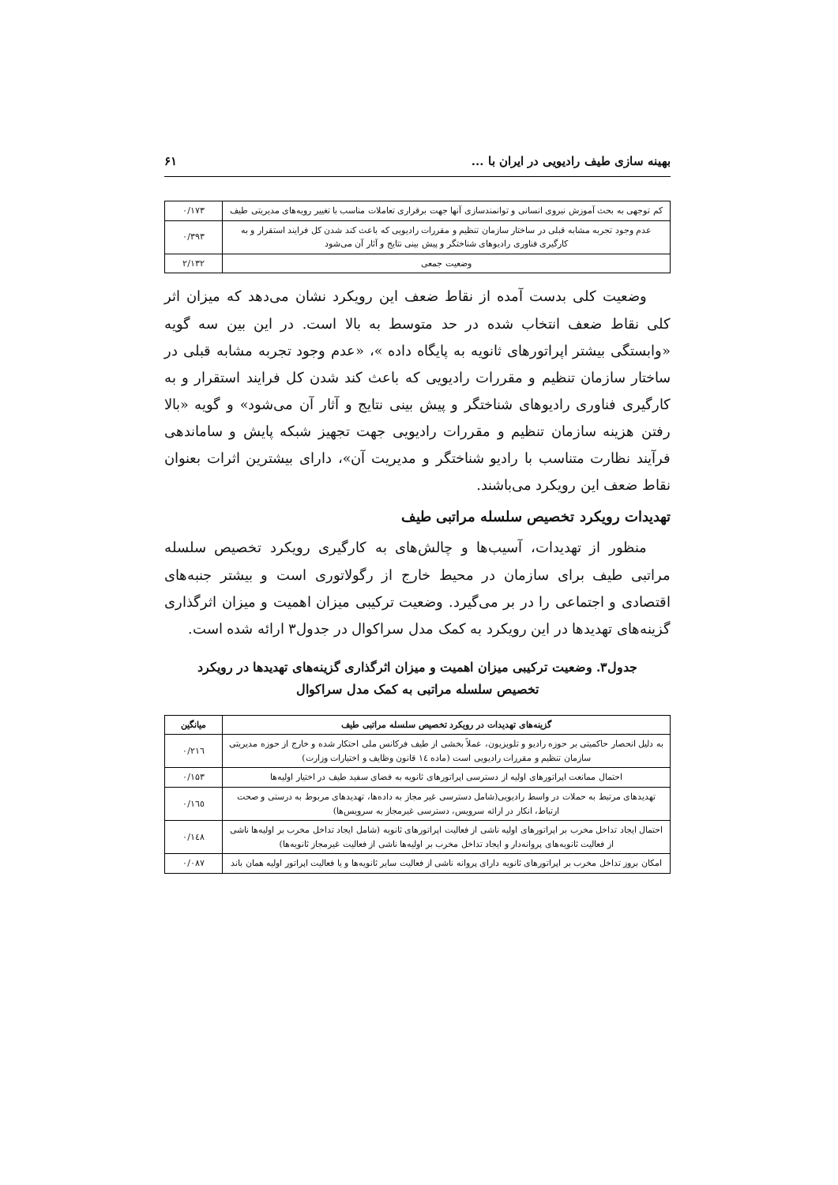بهینه سازی طیف رادیویی در ایران با ... ۶۱
| کم توجهی به بحث آموزش نیروی انسانی و توانمندسازی آنها جهت برقراری تعاملات مناسب با تغییر رویه‌های مدیریتی طیف | ۰/۱۷۳ |
| عدم وجود تجربه مشابه قبلی در ساختار سازمان تنظیم و مقررات رادیویی که باعث کند شدن کل فرایند استقرار و به کارگیری فناوری رادیوهای شناختگر و پیش بینی نتایج و آثار آن می‌شود | ۰/۳۹۳ |
| وضعیت جمعی | ۲/۱۳۲ |
وضعیت کلی بدست آمده از نقاط ضعف این رویکرد نشان می‌دهد که میزان اثر کلی نقاط ضعف انتخاب شده در حد متوسط به بالا است. در این بین سه گویه «وابستگی بیشتر اپراتورهای ثانویه به پایگاه داده »، «عدم وجود تجربه مشابه قبلی در ساختار سازمان تنظیم و مقررات رادیویی که باعث کند شدن کل فرایند استقرار و به کارگیری فناوری رادیوهای شناختگر و پیش بینی نتایج و آثار آن می‌شود» و گویه «بالا رفتن هزینه سازمان تنظیم و مقررات رادیویی جهت تجهیز شبکه پایش و ساماندهی فرآیند نظارت متناسب با رادیو شناختگر و مدیریت آن»، دارای بیشترین اثرات بعنوان نقاط ضعف این رویکرد می‌باشند.
تهدیدات رویکرد تخصیص سلسله مراتبی طیف
منظور از تهدیدات، آسیب‌ها و چالش‌های به کارگیری رویکرد تخصیص سلسله مراتبی طیف برای سازمان در محیط خارج از رگولاتوری است و بیشتر جنبه‌های اقتصادی و اجتماعی را در بر می‌گیرد. وضعیت ترکیبی میزان اهمیت و میزان اثرگذاری گزینه‌های تهدیدها در این رویکرد به کمک مدل سراکوال در جدول۳ ارائه شده است.
جدول۳. وضعیت ترکیبی میزان اهمیت و میزان اثرگذاری گزینه‌های تهدیدها در رویکرد
تخصیص سلسله مراتبی به کمک مدل سراکوال
| گزینه‌های تهدیدات در رویکرد تخصیص سلسله مراتبی طیف | میانگین |
| --- | --- |
| به دلیل انحصار حاکمیتی بر حوزه رادیو و تلویزیون، عملاً بخشی از طیف فرکانس ملی احتکار شده و خارج از حوزه مدیریتی سازمان تنظیم و مقررات رادیویی است (ماده ١٤ قانون وظایف و اختیارات وزارت) | ۰/۲۱٦ |
| احتمال ممانعت اپراتورهای اولیه از دسترسی اپراتورهای ثانویه به فضای سفید طیف در اختیار اولیه‌ها | ۰/۱۵۳ |
| تهدیدهای مرتبط به حملات در واسط رادیویی(شامل دسترسی غیر مجاز به داده‌ها، تهدیدهای مربوط به درستی و صحت ارتباط، انکار در ارائه سرویس، دسترسی غیرمجاز به سرویس‌ها) | ۰/۱٦٥ |
| احتمال ایجاد تداخل مخرب بر اپراتورهای اولیه ناشی از فعالیت اپراتورهای ثانویه (شامل ایجاد تداخل مخرب بر اولیه‌ها ناشی از فعالیت ثانویه‌های پروانه‌دار و ایجاد تداخل مخرب بر اولیه‌ها ناشی از فعالیت غیرمجاز ثانویه‌ها) | ۰/۱٤۸ |
| امکان بروز تداخل مخرب بر اپراتورهای ثانویه دارای پروانه ناشی از فعالیت سایر ثانویه‌ها و یا فعالیت اپراتور اولیه همان باند | ۰/۰۸۷ |